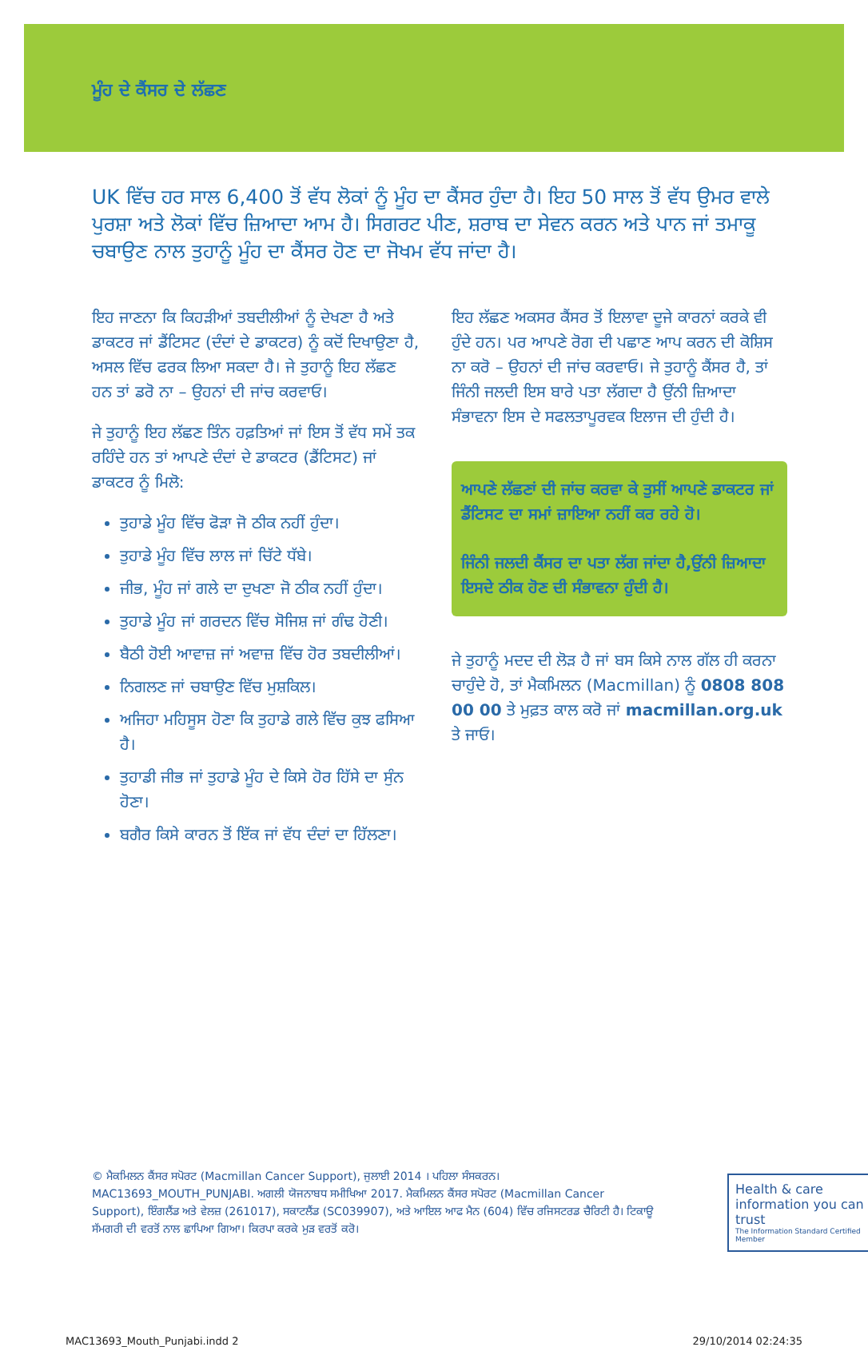ਮੂੰਹ ਦੇ ਕੈਂਸਰ ਦੇ ਲੱਛਣ
UK ਵਿੱਚ ਹਰ ਸਾਲ 6,400 ਤੋਂ ਵੱਧ ਲੋਕਾਂ ਨੂੰ ਮੂੰਹ ਦਾ ਕੈਂਸਰ ਹੁੰਦਾ ਹੈ। ਇਹ 50 ਸਾਲ ਤੋਂ ਵੱਧ ਉਮਰ ਵਾਲੇ ਪੁਰਸ਼ਾ ਅਤੇ ਲੋਕਾਂ ਵਿੱਚ ਜ਼ਿਆਦਾ ਆਮ ਹੈ। ਸਿਗਰਟ ਪੀਣ, ਸ਼ਰਾਬ ਦਾ ਸੇਵਨ ਕਰਨ ਅਤੇ ਪਾਨ ਜਾਂ ਤਮਾਕੂ ਚਬਾਉਣ ਨਾਲ ਤੁਹਾਨੂੰ ਮੂੰਹ ਦਾ ਕੈਂਸਰ ਹੋਣ ਦਾ ਜੋਖਮ ਵੱਧ ਜਾਂਦਾ ਹੈ।
ਇਹ ਜਾਣਨਾ ਕਿ ਕਿਹੜੀਆਂ ਤਬਦੀਲੀਆਂ ਨੂੰ ਦੇਖਣਾ ਹੈ ਅਤੇ ਡਾਕਟਰ ਜਾਂ ਡੈਂਟਿਸਟ (ਦੰਦਾਂ ਦੇ ਡਾਕਟਰ) ਨੂੰ ਕਦੋਂ ਦਿਖਾਉਣਾ ਹੈ, ਅਸਲ ਵਿੱਚ ਫਰਕ ਲਿਆ ਸਕਦਾ ਹੈ। ਜੇ ਤੁਹਾਨੂੰ ਇਹ ਲੱਛਣ ਹਨ ਤਾਂ ਡਰੋ ਨਾ – ਉਹਨਾਂ ਦੀ ਜਾਂਚ ਕਰਵਾਓ।
ਜੇ ਤੁਹਾਨੂੰ ਇਹ ਲੱਛਣ ਤਿੰਨ ਹਫ਼ਤਿਆਂ ਜਾਂ ਇਸ ਤੋਂ ਵੱਧ ਸਮੇਂ ਤਕ ਰਹਿੰਦੇ ਹਨ ਤਾਂ ਆਪਣੇ ਦੰਦਾਂ ਦੇ ਡਾਕਟਰ (ਡੈਂਟਿਸਟ) ਜਾਂ ਡਾਕਟਰ ਨੂੰ ਮਿਲੋ:
ਤੁਹਾਡੇ ਮੂੰਹ ਵਿੱਚ ਫੋੜਾ ਜੋ ਠੀਕ ਨਹੀਂ ਹੁੰਦਾ।
ਤੁਹਾਡੇ ਮੂੰਹ ਵਿੱਚ ਲਾਲ ਜਾਂ ਚਿੱਟੇ ਧੱਬੇ।
ਜੀਭ, ਮੂੰਹ ਜਾਂ ਗਲੇ ਦਾ ਦੁਖਣਾ ਜੋ ਠੀਕ ਨਹੀਂ ਹੁੰਦਾ।
ਤੁਹਾਡੇ ਮੂੰਹ ਜਾਂ ਗਰਦਨ ਵਿੱਚ ਸੋਜਿਸ਼ ਜਾਂ ਗੰਢ ਹੋਣੀ।
ਬੈਠੀ ਹੋਈ ਆਵਾਜ਼ ਜਾਂ ਅਵਾਜ਼ ਵਿੱਚ ਹੋਰ ਤਬਦੀਲੀਆਂ।
ਨਿਗਲਣ ਜਾਂ ਚਬਾਉਣ ਵਿੱਚ ਮੁਸ਼ਕਿਲ।
ਅਜਿਹਾ ਮਹਿਸੂਸ ਹੋਣਾ ਕਿ ਤੁਹਾਡੇ ਗਲੇ ਵਿੱਚ ਕੁਝ ਫਸਿਆ ਹੈ।
ਤੁਹਾਡੀ ਜੀਭ ਜਾਂ ਤੁਹਾਡੇ ਮੂੰਹ ਦੇ ਕਿਸੇ ਹੋਰ ਹਿੱਸੇ ਦਾ ਸੁੰਨ ਹੋਣਾ।
ਬਗੈਰ ਕਿਸੇ ਕਾਰਨ ਤੋਂ ਇੱਕ ਜਾਂ ਵੱਧ ਦੰਦਾਂ ਦਾ ਹਿੱਲਣਾ।
ਇਹ ਲੱਛਣ ਅਕਸਰ ਕੈਂਸਰ ਤੋਂ ਇਲਾਵਾ ਦੂਜੇ ਕਾਰਨਾਂ ਕਰਕੇ ਵੀ ਹੁੰਦੇ ਹਨ। ਪਰ ਆਪਣੇ ਰੋਗ ਦੀ ਪਛਾਣ ਆਪ ਕਰਨ ਦੀ ਕੋਸ਼ਿਸ ਨਾ ਕਰੋ – ਉਹਨਾਂ ਦੀ ਜਾਂਚ ਕਰਵਾਓ। ਜੇ ਤੁਹਾਨੂੰ ਕੈਂਸਰ ਹੈ, ਤਾਂ ਜਿੰਨੀ ਜਲਦੀ ਇਸ ਬਾਰੇ ਪਤਾ ਲੱਗਦਾ ਹੈ ਉੰਨੀ ਜ਼ਿਆਦਾ ਸੰਭਾਵਨਾ ਇਸ ਦੇ ਸਫਲਤਾਪੂਰਵਕ ਇਲਾਜ ਦੀ ਹੁੰਦੀ ਹੈ।
ਆਪਣੇ ਲੱਛਣਾਂ ਦੀ ਜਾਂਚ ਕਰਵਾ ਕੇ ਤੁਸੀਂ ਆਪਣੇ ਡਾਕਟਰ ਜਾਂ ਡੈਂਟਿਸਟ ਦਾ ਸਮਾਂ ਜ਼ਾਇਆ ਨਹੀਂ ਕਰ ਰਹੇ ਹੋ।
ਜਿੰਨੀ ਜਲਦੀ ਕੈਂਸਰ ਦਾ ਪਤਾ ਲੱਗ ਜਾਂਦਾ ਹੈ,ਉੰਨੀ ਜ਼ਿਆਦਾ ਇਸਦੇ ਠੀਕ ਹੋਣ ਦੀ ਸੰਭਾਵਨਾ ਹੁੰਦੀ ਹੈ।
ਜੇ ਤੁਹਾਨੂੰ ਮਦਦ ਦੀ ਲੋੜ ਹੈ ਜਾਂ ਬਸ ਕਿਸੇ ਨਾਲ ਗੱਲ ਹੀ ਕਰਨਾ ਚਾਹੁੰਦੇ ਹੋ, ਤਾਂ ਮੈਕਮਿਲਨ (Macmillan) ਨੂੰ 0808 808 00 00 ਤੇ ਮੁਫ਼ਤ ਕਾਲ ਕਰੋ ਜਾਂ macmillan.org.uk ਤੇ ਜਾਓ।
© ਮੈਕਮਿਲਨ ਕੈਂਸਰ ਸਪੋਰਟ (Macmillan Cancer Support), ਜੁਲਾਈ 2014 । ਪਹਿਲਾ ਸੰਸਕਰਨ। MAC13693_MOUTH_PUNJABI. ਅਗਲੀ ਯੋਜਨਾਬਧ ਸਮੀਖਿਆ 2017. ਮੈਕਮਿਲਨ ਕੈਂਸਰ ਸਪੋਰਟ (Macmillan Cancer Support), ਇੰਗਲੈਂਡ ਅਤੇ ਵੇਲਜ਼ (261017), ਸਕਾਟਲੈਂਡ (SC039907), ਅਤੇ ਆਇਲ ਆਫ ਮੈਨ (604) ਵਿੱਚ ਰਜਿਸਟਰਡ ਚੈਰਿਟੀ ਹੈ। ਟਿਕਾਊ ਸੱਮਗਰੀ ਦੀ ਵਰਤੋਂ ਨਾਲ ਛਾਪਿਆ ਗਿਆ। ਕਿਰਪਾ ਕਰਕੇ ਮੁੜ ਵਰਤੋਂ ਕਰੋ।
Health & care information you can trust
The Information Standard Certified Member
MAC13693_Mouth_Punjabi.indd 2 29/10/2014 02:24:35